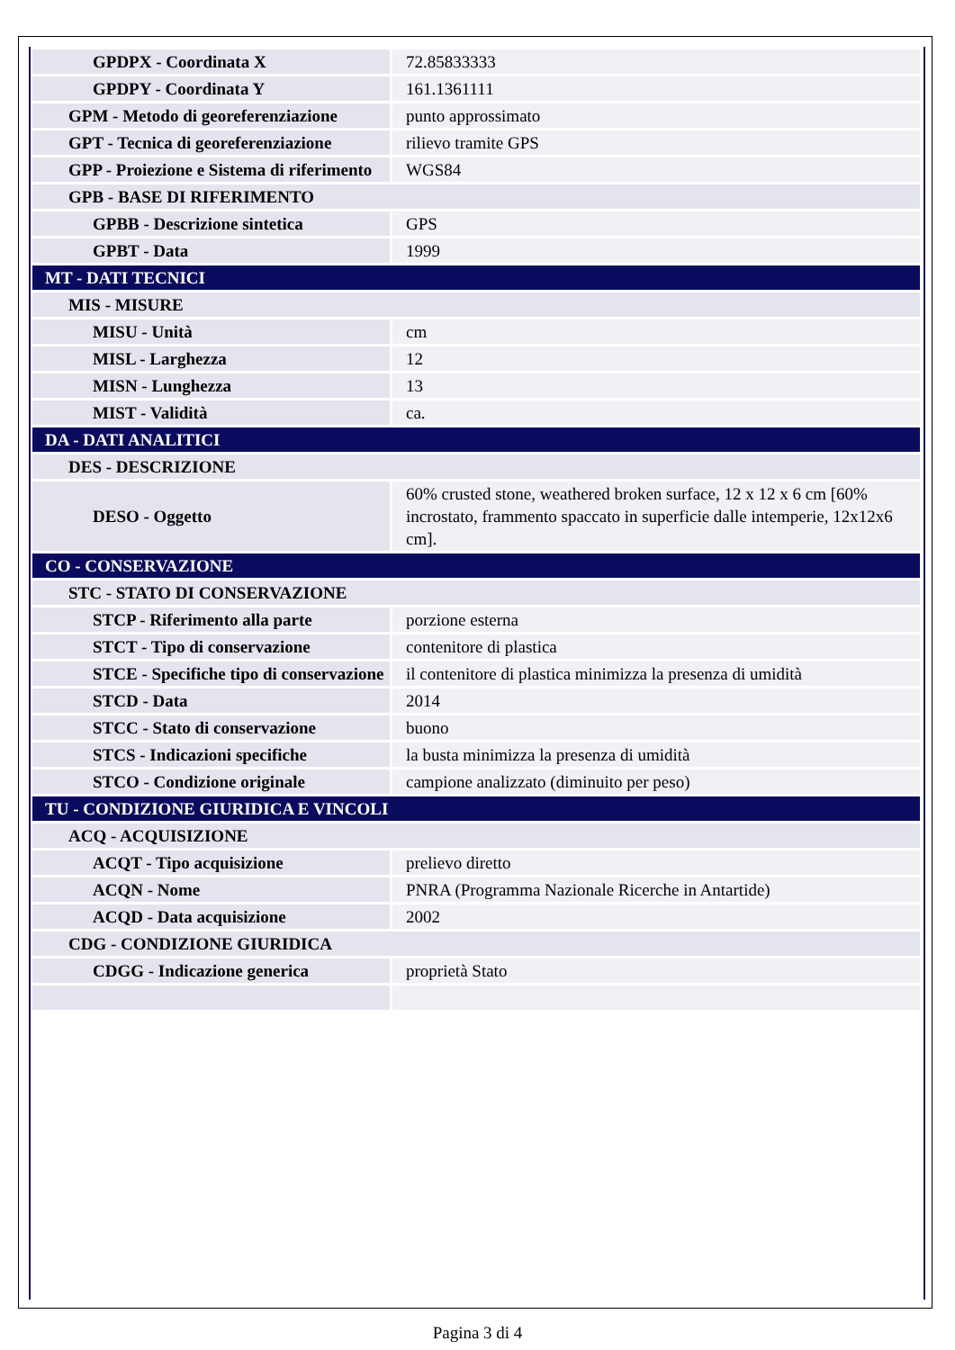| GPDPX - Coordinata X | 72.85833333 |
| GPDPY - Coordinata Y | 161.1361111 |
| GPM - Metodo di georeferenziazione | punto approssimato |
| GPT - Tecnica di georeferenziazione | rilievo tramite GPS |
| GPP - Proiezione e Sistema di riferimento | WGS84 |
| GPB - BASE DI RIFERIMENTO | |
| GPBB - Descrizione sintetica | GPS |
| GPBT - Data | 1999 |
| MT - DATI TECNICI | |
| MIS - MISURE | |
| MISU - Unità | cm |
| MISL - Larghezza | 12 |
| MISN - Lunghezza | 13 |
| MIST - Validità | ca. |
| DA - DATI ANALITICI | |
| DES - DESCRIZIONE | |
| DESO - Oggetto | 60% crusted stone, weathered broken surface, 12 x 12 x 6 cm [60% incrostato, frammento spaccato in superficie dalle intemperie, 12x12x6 cm]. |
| CO - CONSERVAZIONE | |
| STC - STATO DI CONSERVAZIONE | |
| STCP - Riferimento alla parte | porzione esterna |
| STCT - Tipo di conservazione | contenitore di plastica |
| STCE - Specifiche tipo di conservazione | il contenitore di plastica minimizza la presenza di umidità |
| STCD - Data | 2014 |
| STCC - Stato di conservazione | buono |
| STCS - Indicazioni specifiche | la busta minimizza la presenza di umidità |
| STCO - Condizione originale | campione analizzato (diminuito per peso) |
| TU - CONDIZIONE GIURIDICA E VINCOLI | |
| ACQ - ACQUISIZIONE | |
| ACQT - Tipo acquisizione | prelievo diretto |
| ACQN - Nome | PNRA (Programma Nazionale Ricerche in Antartide) |
| ACQD - Data acquisizione | 2002 |
| CDG - CONDIZIONE GIURIDICA | |
| CDGG - Indicazione generica | proprietà Stato |
Pagina 3 di 4